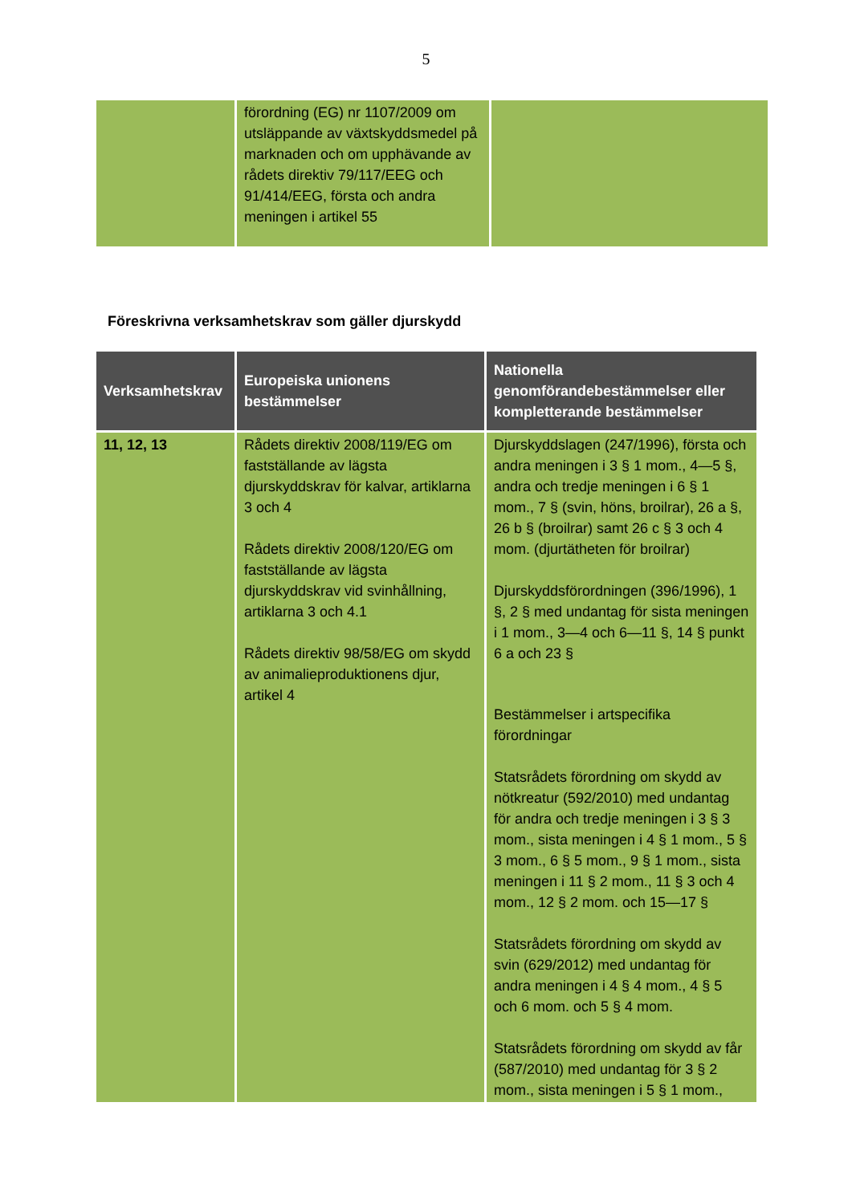5
| | förordning (EG) nr 1107/2009 om utsläppande av växtskyddsmedel på marknaden och om upphävande av rådets direktiv 79/117/EEG och 91/414/EEG, första och andra meningen i artikel 55 | |
Föreskrivna verksamhetskrav som gäller djurskydd
| Verksamhetskrav | Europeiska unionens bestämmelser | Nationella genomförandebestämmelser eller kompletterande bestämmelser |
| --- | --- | --- |
| 11, 12, 13 | Rådets direktiv 2008/119/EG om fastställande av lägsta djurskyddskrav för kalvar, artiklarna 3 och 4 Rådets direktiv 2008/120/EG om fastställande av lägsta djurskyddskrav vid svinhållning, artiklarna 3 och 4.1 Rådets direktiv 98/58/EG om skydd av animalieproduktionens djur, artikel 4 | Djurskyddslagen (247/1996), första och andra meningen i 3 § 1 mom., 4—5 §, andra och tredje meningen i 6 § 1 mom., 7 § (svin, höns, broilrar), 26 a §, 26 b § (broilrar) samt 26 c § 3 och 4 mom. (djurtätheten för broilrar) Djurskyddsförordningen (396/1996), 1 §, 2 § med undantag för sista meningen i 1 mom., 3—4 och 6—11 §, 14 § punkt 6 a och 23 § Bestämmelser i artspecifika förordningar Statsrådets förordning om skydd av nötkreatur (592/2010) med undantag för andra och tredje meningen i 3 § 3 mom., sista meningen i 4 § 1 mom., 5 § 3 mom., 6 § 5 mom., 9 § 1 mom., sista meningen i 11 § 2 mom., 11 § 3 och 4 mom., 12 § 2 mom. och 15—17 § Statsrådets förordning om skydd av svin (629/2012) med undantag för andra meningen i 4 § 4 mom., 4 § 5 och 6 mom. och 5 § 4 mom. Statsrådets förordning om skydd av får (587/2010) med undantag för 3 § 2 mom., sista meningen i 5 § 1 mom., |